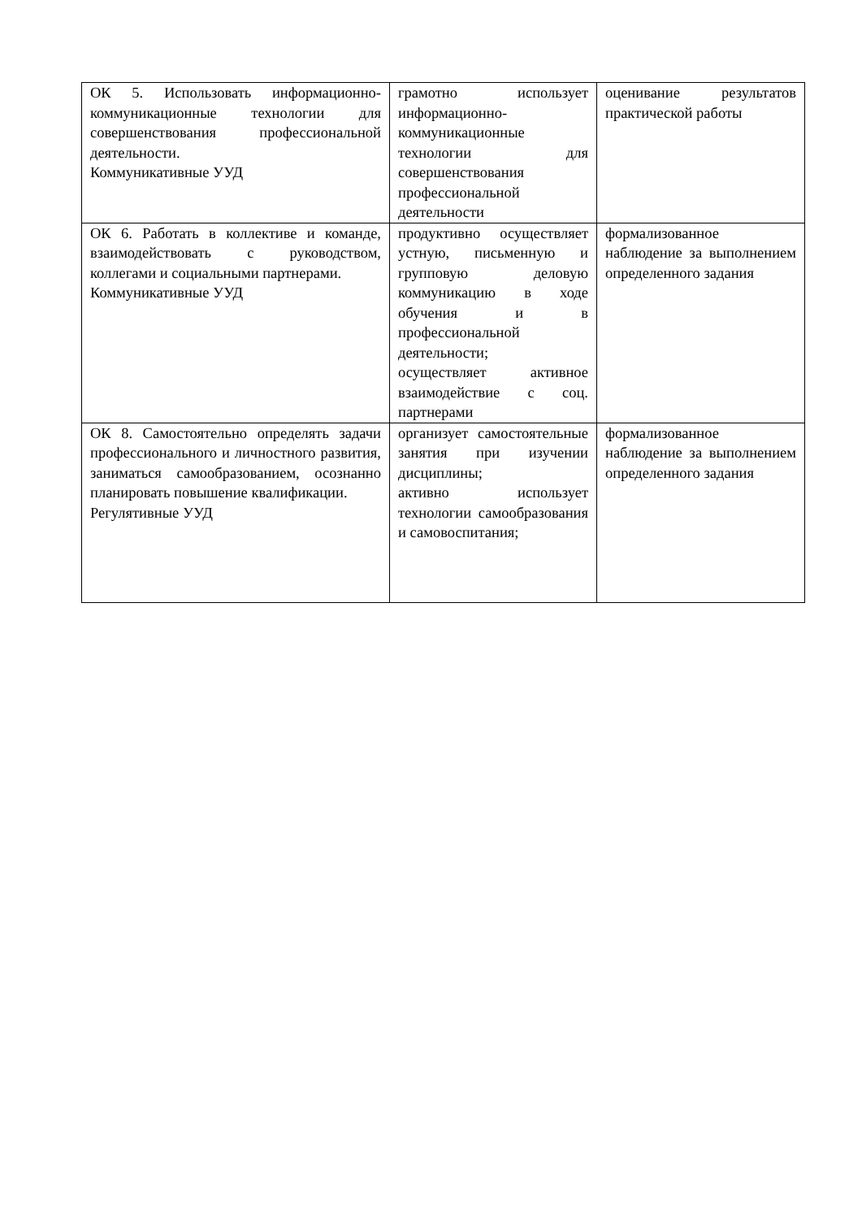| ОК 5. Использовать информационно-коммуникационные технологии для совершенствования профессиональной деятельности. Коммуникативные УУД | грамотно использует информационно-коммуникационные технологии для совершенствования профессиональной деятельности | оценивание результатов практической работы |
| ОК 6. Работать в коллективе и команде, взаимодействовать с руководством, коллегами и социальными партнерами. Коммуникативные УУД | продуктивно осуществляет устную, письменную и групповую деловую коммуникацию в ходе обучения и в профессиональной деятельности; осуществляет активное взаимодействие с соц. партнерами | формализованное наблюдение за выполнением определенного задания |
| ОК 8. Самостоятельно определять задачи профессионального и личностного развития, заниматься самообразованием, осознанно планировать повышение квалификации. Регулятивные УУД | организует самостоятельные занятия при изучении дисциплины; активно использует технологии самообразования и самовоспитания; | формализованное наблюдение за выполнением определенного задания |